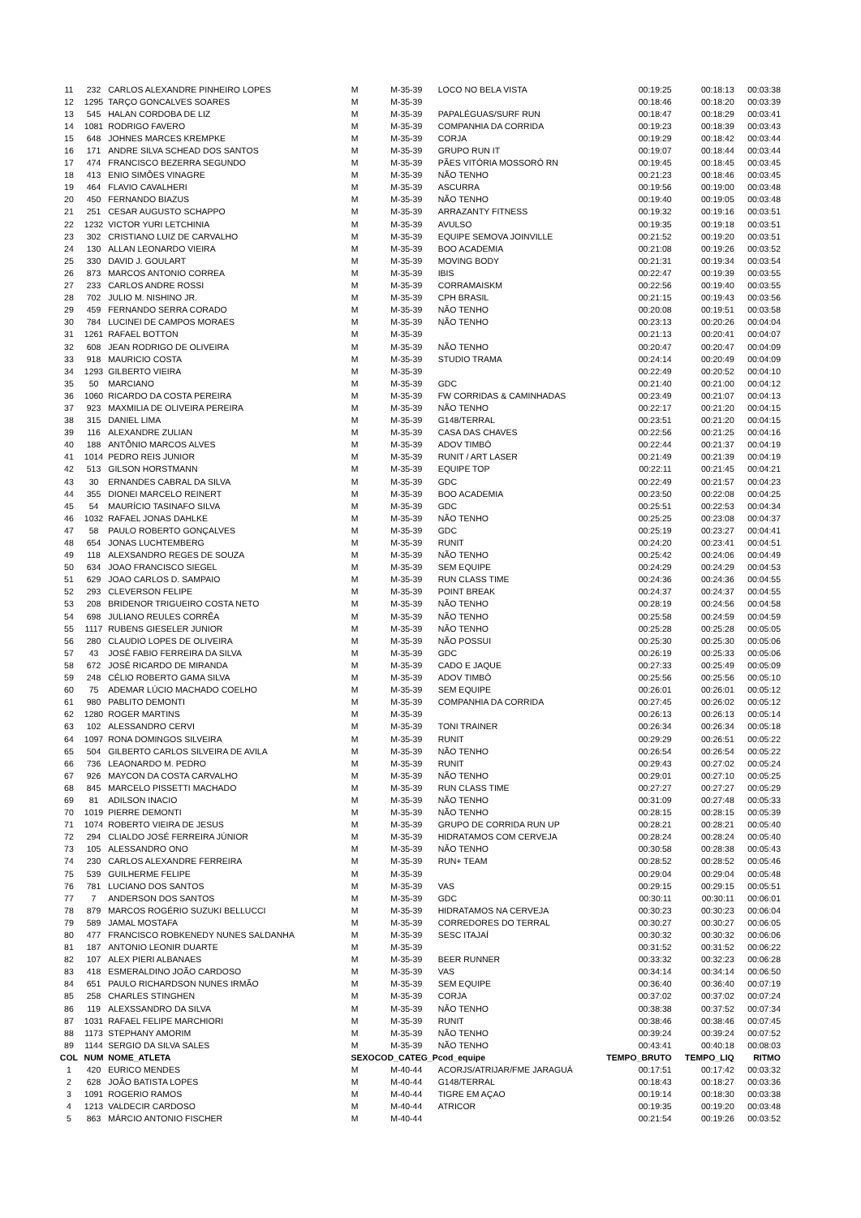| 11 | 232 | CARLOS ALEXANDRE PINHEIRO LOPES | M | M-35-39 | LOCO NO BELA VISTA | 00:19:25 | 00:18:13 | 00:03:38 |
| 12 | 1295 | TARÇO GONCALVES SOARES | M | M-35-39 | | 00:18:46 | 00:18:20 | 00:03:39 |
| 13 | 545 | HALAN CORDOBA DE LIZ | M | M-35-39 | PAPALÉGUAS/SURF RUN | 00:18:47 | 00:18:29 | 00:03:41 |
| 14 | 1081 | RODRIGO FAVERO | M | M-35-39 | COMPANHIA DA CORRIDA | 00:19:23 | 00:18:39 | 00:03:43 |
| 15 | 648 | JOHNES MARCES KREMPKE | M | M-35-39 | CORJA | 00:19:29 | 00:18:42 | 00:03:44 |
| 16 | 171 | ANDRE SILVA SCHEAD DOS SANTOS | M | M-35-39 | GRUPO RUN IT | 00:19:07 | 00:18:44 | 00:03:44 |
| 17 | 474 | FRANCISCO BEZERRA SEGUNDO | M | M-35-39 | PÃES VITÓRIA MOSSORÓ RN | 00:19:45 | 00:18:45 | 00:03:45 |
| 18 | 413 | ENIO SIMÕES VINAGRE | M | M-35-39 | NÃO TENHO | 00:21:23 | 00:18:46 | 00:03:45 |
| 19 | 464 | FLAVIO CAVALHERI | M | M-35-39 | ASCURRA | 00:19:56 | 00:19:00 | 00:03:48 |
| 20 | 450 | FERNANDO BIAZUS | M | M-35-39 | NÃO TENHO | 00:19:40 | 00:19:05 | 00:03:48 |
| 21 | 251 | CESAR AUGUSTO SCHAPPO | M | M-35-39 | ARRAZANTY FITNESS | 00:19:32 | 00:19:16 | 00:03:51 |
| 22 | 1232 | VICTOR YURI LETCHINIA | M | M-35-39 | AVULSO | 00:19:35 | 00:19:18 | 00:03:51 |
| 23 | 302 | CRISTIANO LUIZ DE CARVALHO | M | M-35-39 | EQUIPE SEMOVA JOINVILLE | 00:21:52 | 00:19:20 | 00:03:51 |
| 24 | 130 | ALLAN LEONARDO VIEIRA | M | M-35-39 | BOO ACADEMIA | 00:21:08 | 00:19:26 | 00:03:52 |
| 25 | 330 | DAVID J. GOULART | M | M-35-39 | MOVING BODY | 00:21:31 | 00:19:34 | 00:03:54 |
| 26 | 873 | MARCOS ANTONIO CORREA | M | M-35-39 | IBIS | 00:22:47 | 00:19:39 | 00:03:55 |
| 27 | 233 | CARLOS ANDRE ROSSI | M | M-35-39 | CORRAMAISKM | 00:22:56 | 00:19:40 | 00:03:55 |
| 28 | 702 | JULIO M. NISHINO JR. | M | M-35-39 | CPH BRASIL | 00:21:15 | 00:19:43 | 00:03:56 |
| 29 | 459 | FERNANDO SERRA CORADO | M | M-35-39 | NÃO TENHO | 00:20:08 | 00:19:51 | 00:03:58 |
| 30 | 784 | LUCINEI DE CAMPOS MORAES | M | M-35-39 | NÃO TENHO | 00:23:13 | 00:20:26 | 00:04:04 |
| 31 | 1261 | RAFAEL BOTTON | M | M-35-39 | | 00:21:13 | 00:20:41 | 00:04:07 |
| 32 | 608 | JEAN RODRIGO DE OLIVEIRA | M | M-35-39 | NÃO TENHO | 00:20:47 | 00:20:47 | 00:04:09 |
| 33 | 918 | MAURICIO COSTA | M | M-35-39 | STUDIO TRAMA | 00:24:14 | 00:20:49 | 00:04:09 |
| 34 | 1293 | GILBERTO VIEIRA | M | M-35-39 | | 00:22:49 | 00:20:52 | 00:04:10 |
| 35 | 50 | MARCIANO | M | M-35-39 | GDC | 00:21:40 | 00:21:00 | 00:04:12 |
| 36 | 1060 | RICARDO DA COSTA PEREIRA | M | M-35-39 | FW CORRIDAS & CAMINHADAS | 00:23:49 | 00:21:07 | 00:04:13 |
| 37 | 923 | MAXMILIA DE OLIVEIRA PEREIRA | M | M-35-39 | NÃO TENHO | 00:22:17 | 00:21:20 | 00:04:15 |
| 38 | 315 | DANIEL LIMA | M | M-35-39 | G148/TERRAL | 00:23:51 | 00:21:20 | 00:04:15 |
| 39 | 116 | ALEXANDRE ZULIAN | M | M-35-39 | CASA DAS CHAVES | 00:22:56 | 00:21:25 | 00:04:16 |
| 40 | 188 | ANTÔNIO MARCOS ALVES | M | M-35-39 | ADOV TIMBÓ | 00:22:44 | 00:21:37 | 00:04:19 |
| 41 | 1014 | PEDRO REIS JUNIOR | M | M-35-39 | RUNIT / ART LASER | 00:21:49 | 00:21:39 | 00:04:19 |
| 42 | 513 | GILSON HORSTMANN | M | M-35-39 | EQUIPE TOP | 00:22:11 | 00:21:45 | 00:04:21 |
| 43 | 30 | ERNANDES CABRAL DA SILVA | M | M-35-39 | GDC | 00:22:49 | 00:21:57 | 00:04:23 |
| 44 | 355 | DIONEI MARCELO REINERT | M | M-35-39 | BOO ACADEMIA | 00:23:50 | 00:22:08 | 00:04:25 |
| 45 | 54 | MAURÍCIO TASINAFO SILVA | M | M-35-39 | GDC | 00:25:51 | 00:22:53 | 00:04:34 |
| 46 | 1032 | RAFAEL JONAS DAHLKE | M | M-35-39 | NÃO TENHO | 00:25:25 | 00:23:08 | 00:04:37 |
| 47 | 58 | PAULO ROBERTO GONÇALVES | M | M-35-39 | GDC | 00:25:19 | 00:23:27 | 00:04:41 |
| 48 | 654 | JONAS LUCHTEMBERG | M | M-35-39 | RUNIT | 00:24:20 | 00:23:41 | 00:04:51 |
| 49 | 118 | ALEXSANDRO REGES DE SOUZA | M | M-35-39 | NÃO TENHO | 00:25:42 | 00:24:06 | 00:04:49 |
| 50 | 634 | JOAO FRANCISCO SIEGEL | M | M-35-39 | SEM EQUIPE | 00:24:29 | 00:24:29 | 00:04:53 |
| 51 | 629 | JOAO CARLOS D. SAMPAIO | M | M-35-39 | RUN CLASS TIME | 00:24:36 | 00:24:36 | 00:04:55 |
| 52 | 293 | CLEVERSON FELIPE | M | M-35-39 | POINT BREAK | 00:24:37 | 00:24:37 | 00:04:55 |
| 53 | 208 | BRIDENOR TRIGUEIRO COSTA NETO | M | M-35-39 | NÃO TENHO | 00:28:19 | 00:24:56 | 00:04:58 |
| 54 | 698 | JULIANO REULES CORRÊA | M | M-35-39 | NÃO TENHO | 00:25:58 | 00:24:59 | 00:04:59 |
| 55 | 1117 | RUBENS GIESELER JUNIOR | M | M-35-39 | NÃO TENHO | 00:25:28 | 00:25:28 | 00:05:05 |
| 56 | 280 | CLAUDIO LOPES DE OLIVEIRA | M | M-35-39 | NÃO POSSUI | 00:25:30 | 00:25:30 | 00:05:06 |
| 57 | 43 | JOSÉ FABIO FERREIRA DA SILVA | M | M-35-39 | GDC | 00:26:19 | 00:25:33 | 00:05:06 |
| 58 | 672 | JOSÉ RICARDO DE MIRANDA | M | M-35-39 | CADO E JAQUE | 00:27:33 | 00:25:49 | 00:05:09 |
| 59 | 248 | CÉLIO ROBERTO GAMA SILVA | M | M-35-39 | ADOV TIMBÓ | 00:25:56 | 00:25:56 | 00:05:10 |
| 60 | 75 | ADEMAR LÚCIO MACHADO COELHO | M | M-35-39 | SEM EQUIPE | 00:26:01 | 00:26:01 | 00:05:12 |
| 61 | 980 | PABLITO DEMONTI | M | M-35-39 | COMPANHIA DA CORRIDA | 00:27:45 | 00:26:02 | 00:05:12 |
| 62 | 1280 | ROGER MARTINS | M | M-35-39 | | 00:26:13 | 00:26:13 | 00:05:14 |
| 63 | 102 | ALESSANDRO CERVI | M | M-35-39 | TONI TRAINER | 00:26:34 | 00:26:34 | 00:05:18 |
| 64 | 1097 | RONA DOMINGOS SILVEIRA | M | M-35-39 | RUNIT | 00:29:29 | 00:26:51 | 00:05:22 |
| 65 | 504 | GILBERTO CARLOS SILVEIRA DE AVILA | M | M-35-39 | NÃO TENHO | 00:26:54 | 00:26:54 | 00:05:22 |
| 66 | 736 | LEAONARDO M. PEDRO | M | M-35-39 | RUNIT | 00:29:43 | 00:27:02 | 00:05:24 |
| 67 | 926 | MAYCON DA COSTA CARVALHO | M | M-35-39 | NÃO TENHO | 00:29:01 | 00:27:10 | 00:05:25 |
| 68 | 845 | MARCELO PISSETTI MACHADO | M | M-35-39 | RUN CLASS TIME | 00:27:27 | 00:27:27 | 00:05:29 |
| 69 | 81 | ADILSON INACIO | M | M-35-39 | NÃO TENHO | 00:31:09 | 00:27:48 | 00:05:33 |
| 70 | 1019 | PIERRE DEMONTI | M | M-35-39 | NÃO TENHO | 00:28:15 | 00:28:15 | 00:05:39 |
| 71 | 1074 | ROBERTO VIEIRA DE JESUS | M | M-35-39 | GRUPO DE CORRIDA RUN UP | 00:28:21 | 00:28:21 | 00:05:40 |
| 72 | 294 | CLIALDO JOSÉ FERREIRA JÚNIOR | M | M-35-39 | HIDRATAMOS COM CERVEJA | 00:28:24 | 00:28:24 | 00:05:40 |
| 73 | 105 | ALESSANDRO ONO | M | M-35-39 | NÃO TENHO | 00:30:58 | 00:28:38 | 00:05:43 |
| 74 | 230 | CARLOS ALEXANDRE FERREIRA | M | M-35-39 | RUN+ TEAM | 00:28:52 | 00:28:52 | 00:05:46 |
| 75 | 539 | GUILHERME FELIPE | M | M-35-39 | | 00:29:04 | 00:29:04 | 00:05:48 |
| 76 | 781 | LUCIANO DOS SANTOS | M | M-35-39 | VAS | 00:29:15 | 00:29:15 | 00:05:51 |
| 77 | 7 | ANDERSON DOS SANTOS | M | M-35-39 | GDC | 00:30:11 | 00:30:11 | 00:06:01 |
| 78 | 879 | MARCOS ROGÉRIO SUZUKI BELLUCCI | M | M-35-39 | HIDRATAMOS NA CERVEJA | 00:30:23 | 00:30:23 | 00:06:04 |
| 79 | 589 | JAMAL MOSTAFA | M | M-35-39 | CORREDORES DO TERRAL | 00:30:27 | 00:30:27 | 00:06:05 |
| 80 | 477 | FRANCISCO ROBKENEDY NUNES SALDANHA | M | M-35-39 | SESC ITAJAÍ | 00:30:32 | 00:30:32 | 00:06:06 |
| 81 | 187 | ANTONIO LEONIR DUARTE | M | M-35-39 | | 00:31:52 | 00:31:52 | 00:06:22 |
| 82 | 107 | ALEX PIERI ALBANAES | M | M-35-39 | BEER RUNNER | 00:33:32 | 00:32:23 | 00:06:28 |
| 83 | 418 | ESMERALDINO JOÃO CARDOSO | M | M-35-39 | VAS | 00:34:14 | 00:34:14 | 00:06:50 |
| 84 | 651 | PAULO RICHARDSON NUNES IRMÃO | M | M-35-39 | SEM EQUIPE | 00:36:40 | 00:36:40 | 00:07:19 |
| 85 | 258 | CHARLES STINGHEN | M | M-35-39 | CORJA | 00:37:02 | 00:37:02 | 00:07:24 |
| 86 | 119 | ALEXSSANDRO DA SILVA | M | M-35-39 | NÃO TENHO | 00:38:38 | 00:37:52 | 00:07:34 |
| 87 | 1031 | RAFAEL FELIPE MARCHIORI | M | M-35-39 | RUNIT | 00:38:46 | 00:38:46 | 00:07:45 |
| 88 | 1173 | STEPHANY AMORIM | M | M-35-39 | NÃO TENHO | 00:39:24 | 00:39:24 | 00:07:52 |
| 89 | 1144 | SERGIO DA SILVA SALES | M | M-35-39 | NÃO TENHO | 00:43:41 | 00:40:18 | 00:08:03 |
| COL | NUM | NOME_ATLETA | SEXO | COD_CATEG_P | cod_equipe | TEMPO_BRUTO | TEMPO_LIQ | RITMO |
| 1 | 420 | EURICO MENDES | M | M-40-44 | ACORJS/ATRIJAR/FME JARAGUÁ | 00:17:51 | 00:17:42 | 00:03:32 |
| 2 | 628 | JOÃO BATISTA LOPES | M | M-40-44 | G148/TERRAL | 00:18:43 | 00:18:27 | 00:03:36 |
| 3 | 1091 | ROGERIO RAMOS | M | M-40-44 | TIGRE EM AÇAO | 00:19:14 | 00:18:30 | 00:03:38 |
| 4 | 1213 | VALDECIR CARDOSO | M | M-40-44 | ATRICOR | 00:19:35 | 00:19:20 | 00:03:48 |
| 5 | 863 | MÁRCIO ANTONIO FISCHER | M | M-40-44 | | 00:21:54 | 00:19:26 | 00:03:52 |